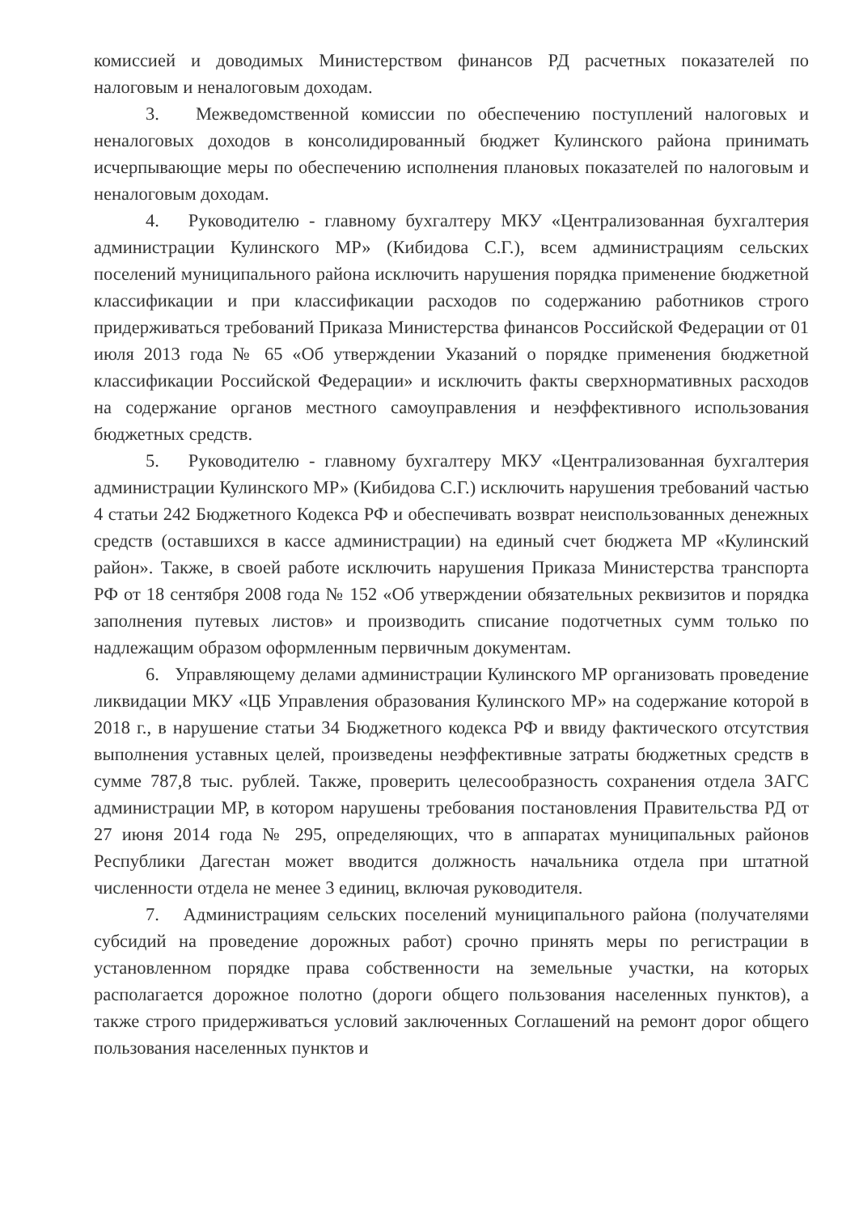комиссией и доводимых Министерством финансов РД расчетных показателей по налоговым и неналоговым доходам.
3. Межведомственной комиссии по обеспечению поступлений налоговых и неналоговых доходов в консолидированный бюджет Кулинского района принимать исчерпывающие меры по обеспечению исполнения плановых показателей по налоговым и неналоговым доходам.
4. Руководителю - главному бухгалтеру МКУ «Централизованная бухгалтерия администрации Кулинского МР» (Кибидова С.Г.), всем администрациям сельских поселений муниципального района исключить нарушения порядка применение бюджетной классификации и при классификации расходов по содержанию работников строго придерживаться требований Приказа Министерства финансов Российской Федерации от 01 июля 2013 года № 65 «Об утверждении Указаний о порядке применения бюджетной классификации Российской Федерации» и исключить факты сверхнормативных расходов на содержание органов местного самоуправления и неэффективного использования бюджетных средств.
5. Руководителю - главному бухгалтеру МКУ «Централизованная бухгалтерия администрации Кулинского МР» (Кибидова С.Г.) исключить нарушения требований частью 4 статьи 242 Бюджетного Кодекса РФ и обеспечивать возврат неиспользованных денежных средств (оставшихся в кассе администрации) на единый счет бюджета МР «Кулинский район». Также, в своей работе исключить нарушения Приказа Министерства транспорта РФ от 18 сентября 2008 года № 152 «Об утверждении обязательных реквизитов и порядка заполнения путевых листов» и производить списание подотчетных сумм только по надлежащим образом оформленным первичным документам.
6. Управляющему делами администрации Кулинского МР организовать проведение ликвидации МКУ «ЦБ Управления образования Кулинского МР» на содержание которой в 2018 г., в нарушение статьи 34 Бюджетного кодекса РФ и ввиду фактического отсутствия выполнения уставных целей, произведены неэффективные затраты бюджетных средств в сумме 787,8 тыс. рублей. Также, проверить целесообразность сохранения отдела ЗАГС администрации МР, в котором нарушены требования постановления Правительства РД от 27 июня 2014 года № 295, определяющих, что в аппаратах муниципальных районов Республики Дагестан может вводится должность начальника отдела при штатной численности отдела не менее 3 единиц, включая руководителя.
7. Администрациям сельских поселений муниципального района (получателями субсидий на проведение дорожных работ) срочно принять меры по регистрации в установленном порядке права собственности на земельные участки, на которых располагается дорожное полотно (дороги общего пользования населенных пунктов), а также строго придерживаться условий заключенных Соглашений на ремонт дорог общего пользования населенных пунктов и